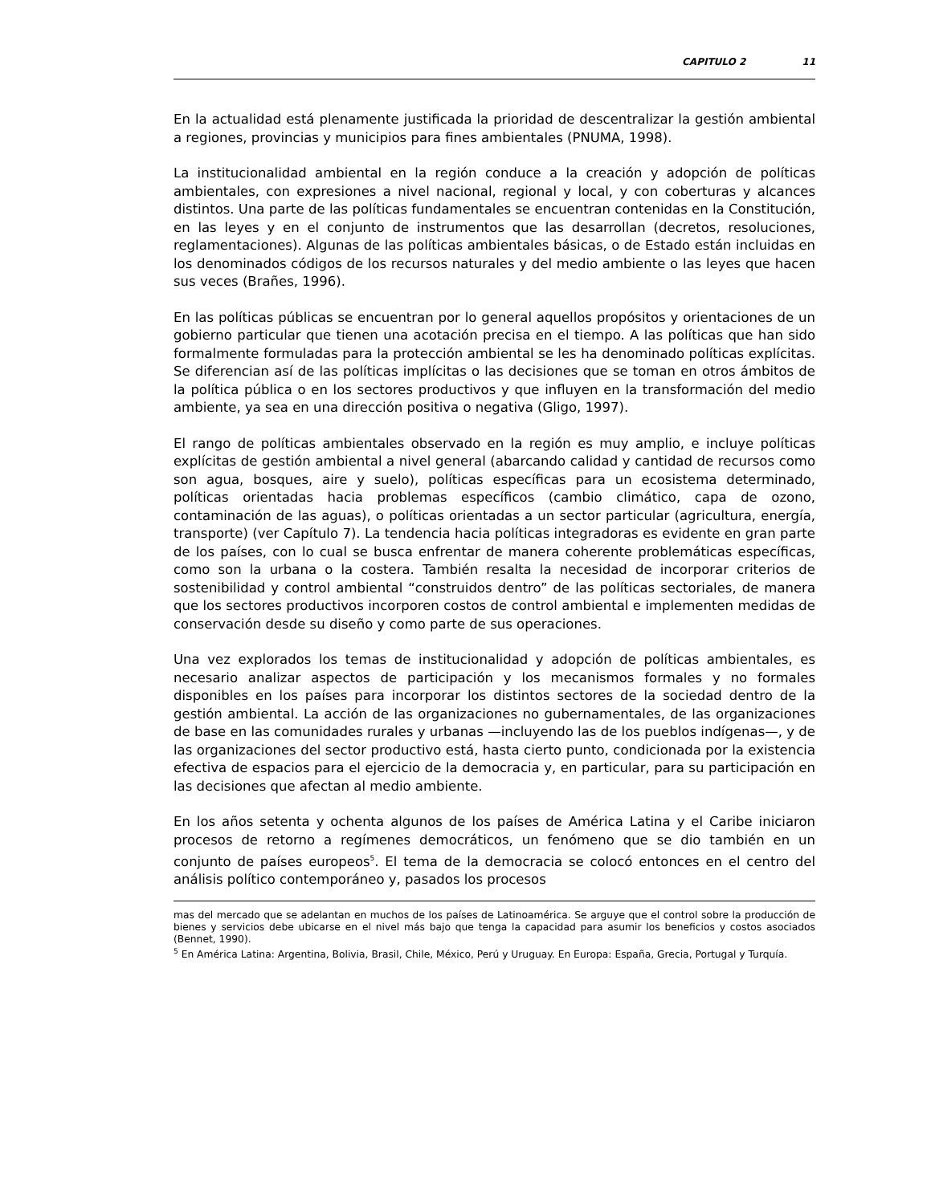CAPITULO 2 11
En la actualidad está plenamente justificada la prioridad de descentralizar la gestión ambiental a regiones, provincias y municipios para fines ambientales (PNUMA, 1998).
La institucionalidad ambiental en la región conduce a la creación y adopción de polí­ticas ambientales, con expresiones a nivel nacional, regional y local, y con cobertu­ras y alcances distintos. Una parte de las políticas fundamentales se encuentran contenidas en la Constitución, en las leyes y en el conjunto de instrumentos que las desarrollan (decretos, resoluciones, reglamentaciones). Algunas de las políticas ambientales básicas, o de Estado están incluidas en los denominados códigos de los recursos naturales y del medio ambiente o las leyes que hacen sus veces (Brañes, 1996).
En las políticas públicas se encuentran por lo general aquellos propósitos y orienta­ciones de un gobierno particular que tienen una acotación precisa en el tiempo. A las políticas que han sido formalmente formuladas para la protección ambiental se les ha denominado políticas explícitas. Se diferencian así de las políticas implícitas o las decisiones que se toman en otros ámbitos de la política pública o en los sectores productivos y que influyen en la transformación del medio ambiente, ya sea en una dirección positiva o negativa (Gligo, 1997).
El rango de políticas ambientales observado en la región es muy amplio, e incluye políticas explícitas de gestión ambiental a nivel general (abarcando calidad y canti­dad de recursos como son agua, bosques, aire y suelo), políticas específicas para un ecosistema determinado, políticas orientadas hacia problemas específicos (cam­bio climático, capa de ozono, contaminación de las aguas), o políticas orientadas a un sector particular (agricultura, energía, transporte) (ver Capítulo 7). La tendencia hacia políticas integradoras es evidente en gran parte de los países, con lo cual se busca enfrentar de manera coherente problemáticas específicas, como son la urba­na o la costera. También resalta la necesidad de incorporar criterios de sostenibili­dad y control ambiental “construidos dentro” de las políticas sectoriales, de manera que los sectores productivos incorporen costos de control ambiental e implementen medidas de conservación desde su diseño y como parte de sus operaciones.
Una vez explorados los temas de institucionalidad y adopción de políticas ambienta­les, es necesario analizar aspectos de participación y los mecanismos formales y no formales disponibles en los países para incorporar los distintos sectores de la socie­dad dentro de la gestión ambiental. La acción de las organizaciones no guberna­mentales, de las organizaciones de base en las comunidades rurales y urbanas —incluyendo las de los pueblos indígenas—, y de las organizaciones del sector pro­ductivo está, hasta cierto punto, condicionada por la existencia efectiva de espacios para el ejercicio de la democracia y, en particular, para su participación en las deci­siones que afectan al medio ambiente.
En los años setenta y ochenta algunos de los países de América Latina y el Caribe iniciaron procesos de retorno a regímenes democráticos, un fenómeno que se dio también en un conjunto de países europeos<sup>5</sup>. El tema de la democracia se colocó entonces en el centro del análisis político contemporáneo y, pasados los procesos
mas del mercado que se adelantan en muchos de los países de Latinoamérica. Se arguye que el control sobre la producción de bienes y servicios debe ubicarse en el nivel más bajo que tenga la capacidad para asumir los beneficios y costos asociados (Bennet, 1990).
<sup>5</sup> En América Latina: Argentina, Bolivia, Brasil, Chile, México, Perú y Uruguay. En Europa: España, Gre­cia, Portugal y Turquía.